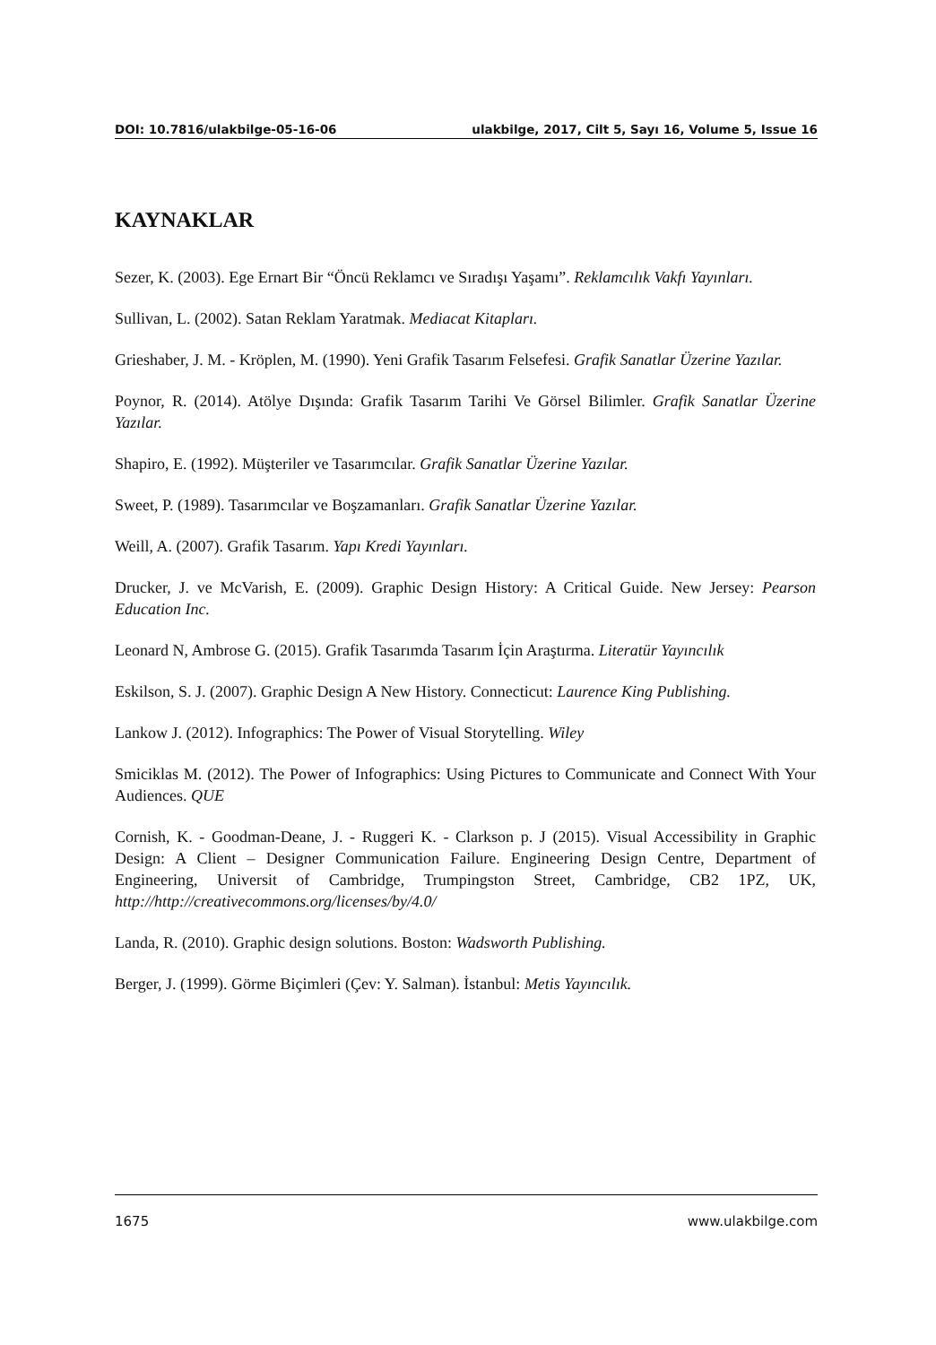DOI: 10.7816/ulakbilge-05-16-06 ulakbilge, 2017, Cilt 5, Sayı 16, Volume 5, Issue 16
KAYNAKLAR
Sezer, K. (2003). Ege Ernart Bir “Öncü Reklamcı ve Sıradışı Yaşamı”. Reklamcılık Vakfı Yayınları.
Sullivan, L. (2002). Satan Reklam Yaratmak. Mediacat Kitapları.
Grieshaber, J. M. - Kröplen, M. (1990). Yeni Grafik Tasarım Felsefesi. Grafik Sanatlar Üzerine Yazılar.
Poynor, R. (2014). Atölye Dışında: Grafik Tasarım Tarihi Ve Görsel Bilimler. Grafik Sanatlar Üzerine Yazılar.
Shapiro, E. (1992). Müşteriler ve Tasarımcılar. Grafik Sanatlar Üzerine Yazılar.
Sweet, P. (1989). Tasarımcılar ve Boşzamanları. Grafik Sanatlar Üzerine Yazılar.
Weill, A. (2007). Grafik Tasarım. Yapı Kredi Yayınları.
Drucker, J. ve McVarish, E. (2009). Graphic Design History: A Critical Guide. New Jersey: Pearson Education Inc.
Leonard N, Ambrose G. (2015). Grafik Tasarımda Tasarım İçin Araştırma. Literatür Yayıncılık
Eskilson, S. J. (2007). Graphic Design A New History. Connecticut: Laurence King Publishing.
Lankow J. (2012). Infographics: The Power of Visual Storytelling. Wiley
Smiciklas M. (2012). The Power of Infographics: Using Pictures to Communicate and Connect With Your Audiences. QUE
Cornish, K. - Goodman-Deane, J. - Ruggeri K. - Clarkson p. J (2015). Visual Accessibility in Graphic Design: A Client – Designer Communication Failure. Engineering Design Centre, Department of Engineering, Universit of Cambridge, Trumpingston Street, Cambridge, CB2 1PZ, UK, http://http://creativecommons.org/licenses/by/4.0/
Landa, R. (2010). Graphic design solutions. Boston: Wadsworth Publishing.
Berger, J. (1999). Görme Biçimleri (Çev: Y. Salman). İstanbul: Metis Yayıncılık.
1675 www.ulakbilge.com